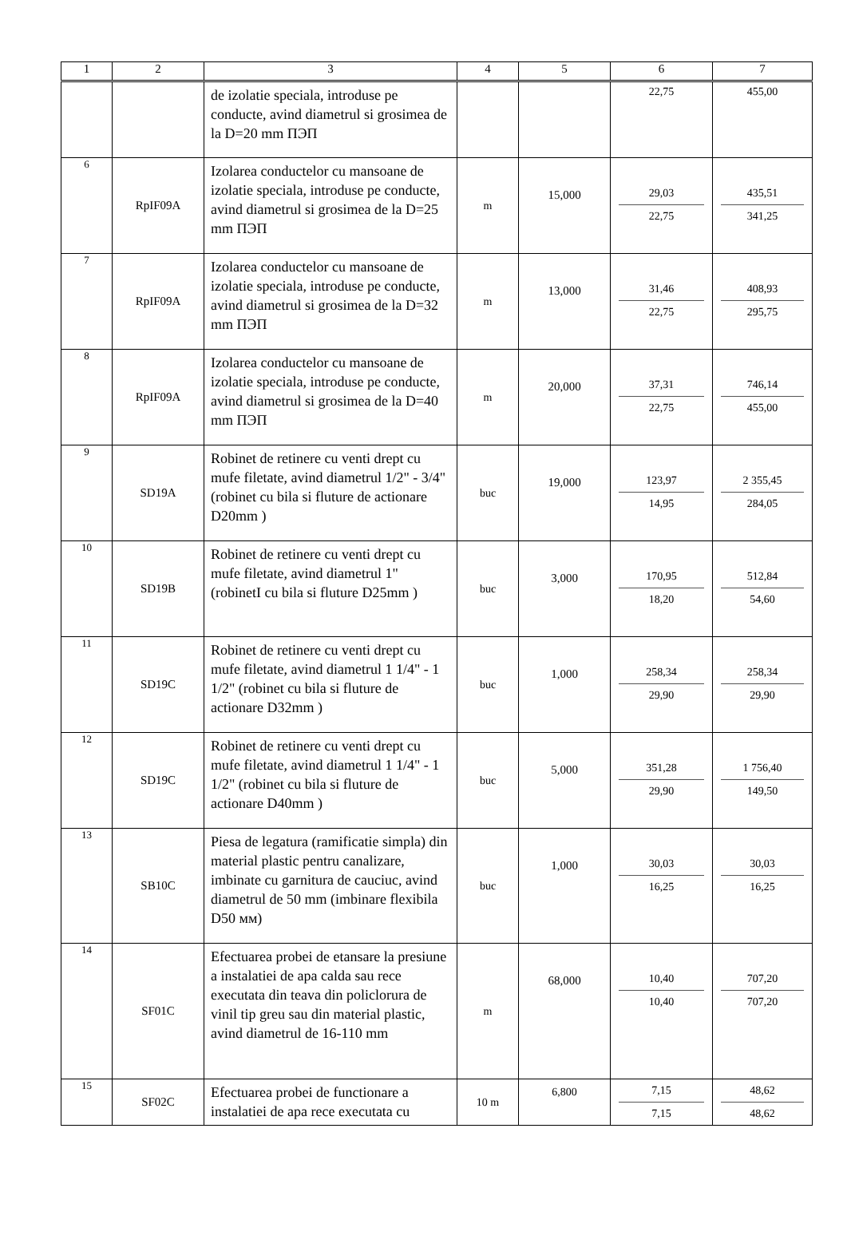| 1 | 2 | 3 | 4 | 5 | 6 | 7 |
| --- | --- | --- | --- | --- | --- | --- |
| | | de izolatie speciala, introduse pe conducte, avind diametrul si grosimea de la D=20 mm ПЭП | | | 22,75 | 455,00 |
| 6 | RpIF09A | Izolarea conductelor cu mansoane de izolatie speciala, introduse pe conducte, avind diametrul si grosimea de la D=25 mm ПЭП | m | 15,000 | 29,03 22,75 | 435,51 341,25 |
| 7 | RpIF09A | Izolarea conductelor cu mansoane de izolatie speciala, introduse pe conducte, avind diametrul si grosimea de la D=32 mm ПЭП | m | 13,000 | 31,46 22,75 | 408,93 295,75 |
| 8 | RpIF09A | Izolarea conductelor cu mansoane de izolatie speciala, introduse pe conducte, avind diametrul si grosimea de la D=40 mm ПЭП | m | 20,000 | 37,31 22,75 | 746,14 455,00 |
| 9 | SD19A | Robinet de retinere cu venti drept cu mufe filetate, avind diametrul 1/2" - 3/4" (robinet cu bila si fluture de actionare D20mm ) | buc | 19,000 | 123,97 14,95 | 2 355,45 284,05 |
| 10 | SD19B | Robinet de retinere cu venti drept cu mufe filetate, avind diametrul 1" (robinetI cu bila si fluture D25mm ) | buc | 3,000 | 170,95 18,20 | 512,84 54,60 |
| 11 | SD19C | Robinet de retinere cu venti drept cu mufe filetate, avind diametrul 1 1/4" - 1 1/2" (robinet cu bila si fluture de actionare D32mm ) | buc | 1,000 | 258,34 29,90 | 258,34 29,90 |
| 12 | SD19C | Robinet de retinere cu venti drept cu mufe filetate, avind diametrul 1 1/4" - 1 1/2" (robinet cu bila si fluture de actionare D40mm ) | buc | 5,000 | 351,28 29,90 | 1 756,40 149,50 |
| 13 | SB10C | Piesa de legatura (ramificatie simpla) din material plastic pentru canalizare, imbinate cu garnitura de cauciuc, avind diametrul de 50 mm (imbinare flexibila D50 мм) | buc | 1,000 | 30,03 16,25 | 30,03 16,25 |
| 14 | SF01C | Efectuarea probei de etansare la presiune a instalatiei de apa calda sau rece executata din teava din policlorura de vinil tip greu sau din material plastic, avind diametrul de 16-110 mm | m | 68,000 | 10,40 10,40 | 707,20 707,20 |
| 15 | SF02C | Efectuarea probei de functionare a instalatiei de apa rece executata cu | 10 m | 6,800 | 7,15 7,15 | 48,62 48,62 |